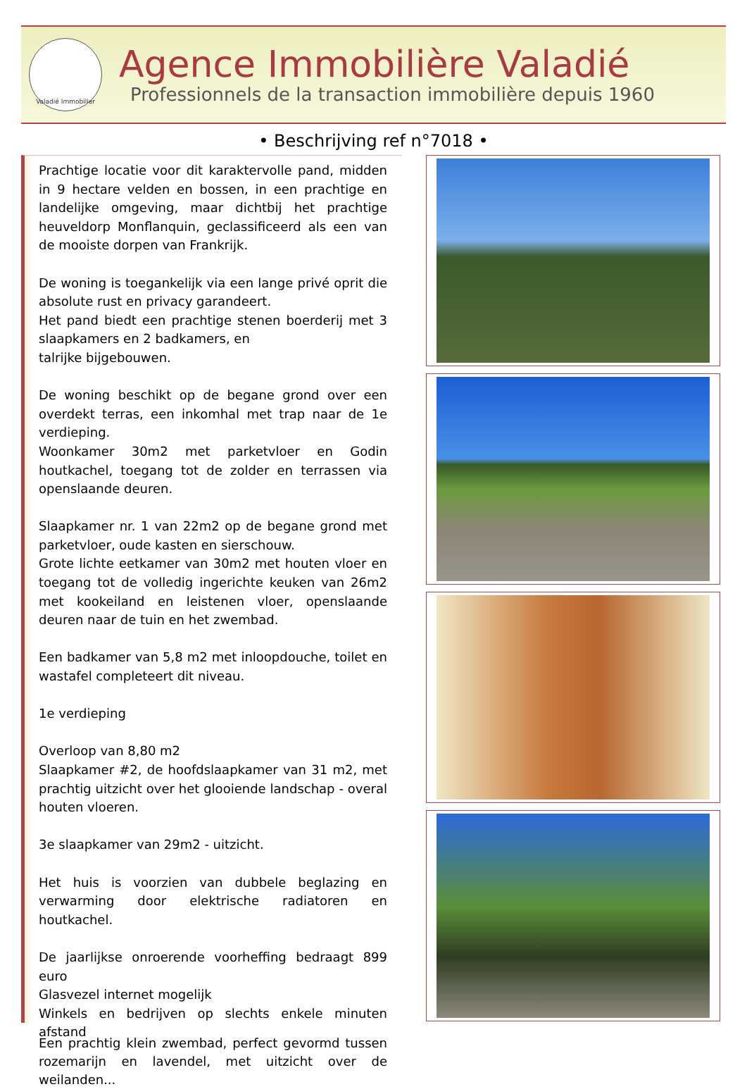Valadié Immobilier
Agence Immobilière Valadié
Professionnels de la transaction immobilière depuis 1960
• Beschrijving ref n°7018 •
Prachtige locatie voor dit karaktervolle pand, midden in 9 hectare velden en bossen, in een prachtige en landelijke omgeving, maar dichtbij het prachtige heuveldorp Monflanquin, geclassificeerd als een van de mooiste dorpen van Frankrijk.
De woning is toegankelijk via een lange privé oprit die absolute rust en privacy garandeert.
Het pand biedt een prachtige stenen boerderij met 3 slaapkamers en 2 badkamers, en
talrijke bijgebouwen.
De woning beschikt op de begane grond over een overdekt terras, een inkomhal met trap naar de 1e verdieping.
Woonkamer 30m2 met parketvloer en Godin houtkachel, toegang tot de zolder en terrassen via openslaande deuren.
Slaapkamer nr. 1 van 22m2 op de begane grond met parketvloer, oude kasten en sierschouw.
Grote lichte eetkamer van 30m2 met houten vloer en toegang tot de volledig ingerichte keuken van 26m2 met kookeiland en leistenen vloer, openslaande deuren naar de tuin en het zwembad.
Een badkamer van 5,8 m2 met inloopdouche, toilet en wastafel completeert dit niveau.
1e verdieping
Overloop van 8,80 m2
Slaapkamer #2, de hoofdslaapkamer van 31 m2, met prachtig uitzicht over het glooiende landschap - overal houten vloeren.
3e slaapkamer van 29m2 - uitzicht.
Het huis is voorzien van dubbele beglazing en verwarming door elektrische radiatoren en houtkachel.
De jaarlijkse onroerende voorheffing bedraagt 899 euro
Glasvezel internet mogelijk
Winkels en bedrijven op slechts enkele minuten afstand
Een prachtig klein zwembad, perfect gevormd tussen rozemarijn en lavendel, met uitzicht over de weilanden...